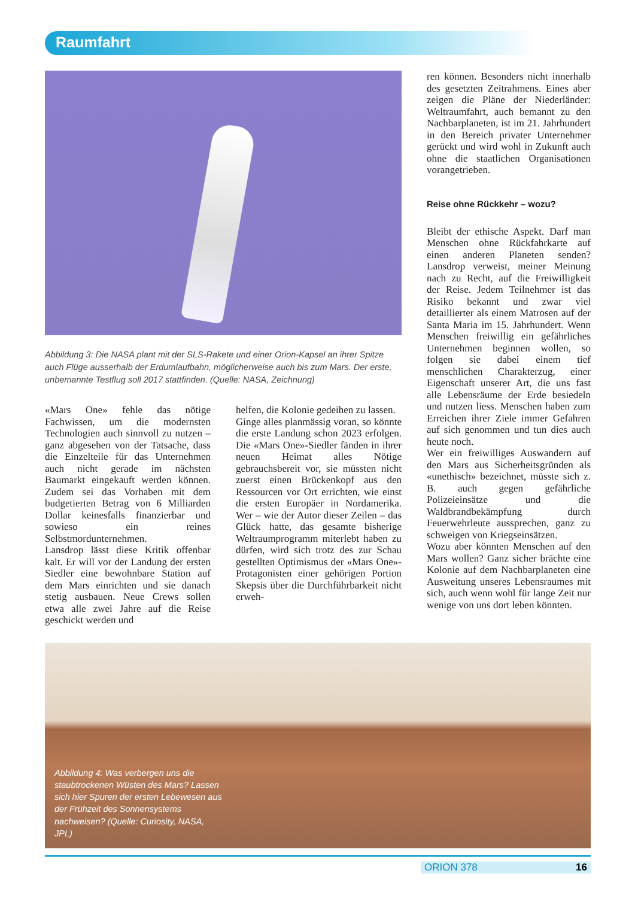Raumfahrt
Abbildung 3: Die NASA plant mit der SLS-Rakete und einer Orion-Kapsel an ihrer Spitze auch Flüge ausserhalb der Erdumlaufbahn, möglicherweise auch bis zum Mars. Der erste, unbemannte Testflug soll 2017 stattfinden. (Quelle: NASA, Zeichnung)
«Mars One» fehle das nötige Fachwissen, um die modernsten Technologien auch sinnvoll zu nutzen – ganz abgesehen von der Tatsache, dass die Einzelteile für das Unternehmen auch nicht gerade im nächsten Baumarkt eingekauft werden können. Zudem sei das Vorhaben mit dem budgetierten Betrag von 6 Milliarden Dollar keinesfalls finanzierbar und sowieso ein reines Selbstmordunternehmen.
Lansdrop lässt diese Kritik offenbar kalt. Er will vor der Landung der ersten Siedler eine bewohnbare Station auf dem Mars einrichten und sie danach stetig ausbauen. Neue Crews sollen etwa alle zwei Jahre auf die Reise geschickt werden und
helfen, die Kolonie gedeihen zu lassen.
Ginge alles planmässig voran, so könnte die erste Landung schon 2023 erfolgen. Die «Mars One»-Siedler fänden in ihrer neuen Heimat alles Nötige gebrauchsbereit vor, sie müssten nicht zuerst einen Brückenkopf aus den Ressourcen vor Ort errichten, wie einst die ersten Europäer in Nordamerika. Wer – wie der Autor dieser Zeilen – das Glück hatte, das gesamte bisherige Weltraumprogramm miterlebt haben zu dürfen, wird sich trotz des zur Schau gestellten Optimismus der «Mars One»-Protagonisten einer gehörigen Portion Skepsis über die Durchführbarkeit nicht erweh-
ren können. Besonders nicht innerhalb des gesetzten Zeitrahmens. Eines aber zeigen die Pläne der Niederländer: Weltraumfahrt, auch bemannt zu den Nachbarplaneten, ist im 21. Jahrhundert in den Bereich privater Unternehmer gerückt und wird wohl in Zukunft auch ohne die staatlichen Organisationen vorangetrieben.
Reise ohne Rückkehr – wozu?
Bleibt der ethische Aspekt. Darf man Menschen ohne Rückfahrkarte auf einen anderen Planeten senden? Lansdrop verweist, meiner Meinung nach zu Recht, auf die Freiwilligkeit der Reise. Jedem Teilnehmer ist das Risiko bekannt und zwar viel detaillierter als einem Matrosen auf der Santa Maria im 15. Jahrhundert. Wenn Menschen freiwillig ein gefährliches Unternehmen beginnen wollen, so folgen sie dabei einem tief menschlichen Charakterzug, einer Eigenschaft unserer Art, die uns fast alle Lebensräume der Erde besiedeln und nutzen liess. Menschen haben zum Erreichen ihrer Ziele immer Gefahren auf sich genommen und tun dies auch heute noch.
Wer ein freiwilliges Auswandern auf den Mars aus Sicherheitsgründen als «unethisch» bezeichnet, müsste sich z. B. auch gegen gefährliche Polizeieinsätze und die Waldbrandbekämpfung durch Feuerwehrleute aussprechen, ganz zu schweigen von Kriegseinsätzen.
Wozu aber könnten Menschen auf den Mars wollen? Ganz sicher brächte eine Kolonie auf dem Nachbarplaneten eine Ausweitung unseres Lebensraumes mit sich, auch wenn wohl für lange Zeit nur wenige von uns dort leben könnten.
Abbildung 4: Was verbergen uns die staubtrockenen Wüsten des Mars? Lassen sich hier Spuren der ersten Lebewesen aus der Frühzeit des Sonnensystems nachweisen? (Quelle: Curiosity, NASA, JPL)
ORION 378 16